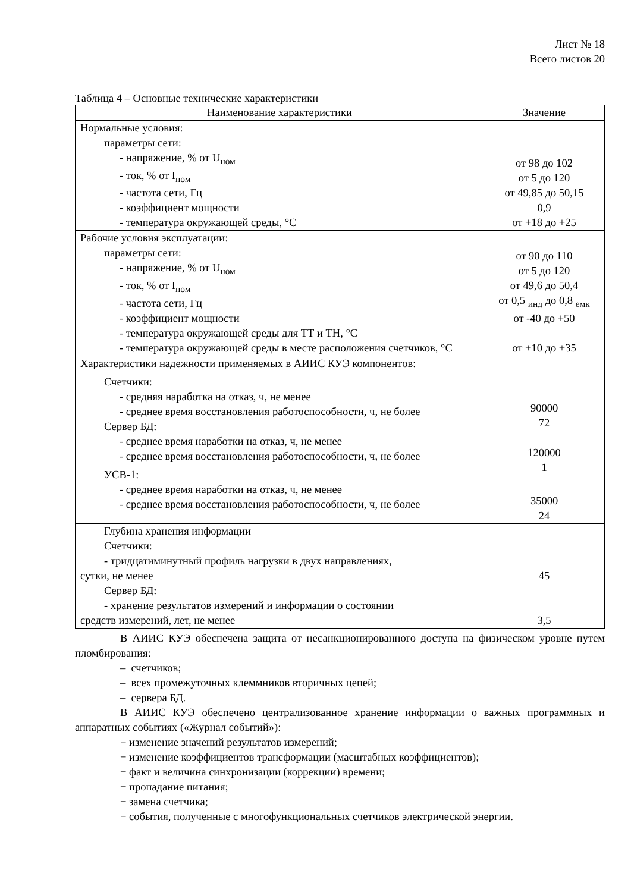Лист № 18
Всего листов 20
Таблица 4 – Основные технические характеристики
| Наименование характеристики | Значение |
| --- | --- |
| Нормальные условия: параметры сети: - напряжение, % от U<sub>ном</sub> - ток, % от I<sub>ном</sub> - частота сети, Гц - коэффициент мощности - температура окружающей среды, °С | от 98 до 102 от 5 до 120 от 49,85 до 50,15 0,9 от +18 до +25 |
| Рабочие условия эксплуатации: параметры сети: - напряжение, % от U<sub>ном</sub> - ток, % от I<sub>ном</sub> - частота сети, Гц - коэффициент мощности - температура окружающей среды для ТТ и ТН, °С - температура окружающей среды в месте расположения счетчиков, °С | от 90 до 110 от 5 до 120 от 49,6 до 50,4 от 0,5 <sub>инд</sub> до 0,8 <sub>емк</sub> от -40 до +50 от +10 до +35 |
| Характеристики надежности применяемых в АИИС КУЭ компонентов: Счетчики: - средняя наработка на отказ, ч, не менее - среднее время восстановления работоспособности, ч, не более Сервер БД: - среднее время наработки на отказ, ч, не менее - среднее время восстановления работоспособности, ч, не более УСВ-1: - среднее время наработки на отказ, ч, не менее - среднее время восстановления работоспособности, ч, не более | 90000 72 120000 1 35000 24 |
| Глубина хранения информации Счетчики: - тридцатиминутный профиль нагрузки в двух направлениях, сутки, не менее Сервер БД: - хранение результатов измерений и информации о состоянии средств измерений, лет, не менее | 45 3,5 |
В АИИС КУЭ обеспечена защита от несанкционированного доступа на физическом уровне путем пломбирования:
– счетчиков;
– всех промежуточных клеммников вторичных цепей;
– сервера БД.
В АИИС КУЭ обеспечено централизованное хранение информации о важных программных и аппаратных событиях («Журнал событий»):
− изменение значений результатов измерений;
− изменение коэффициентов трансформации (масштабных коэффициентов);
− факт и величина синхронизации (коррекции) времени;
− пропадание питания;
− замена счетчика;
− события, полученные с многофункциональных счетчиков электрической энергии.